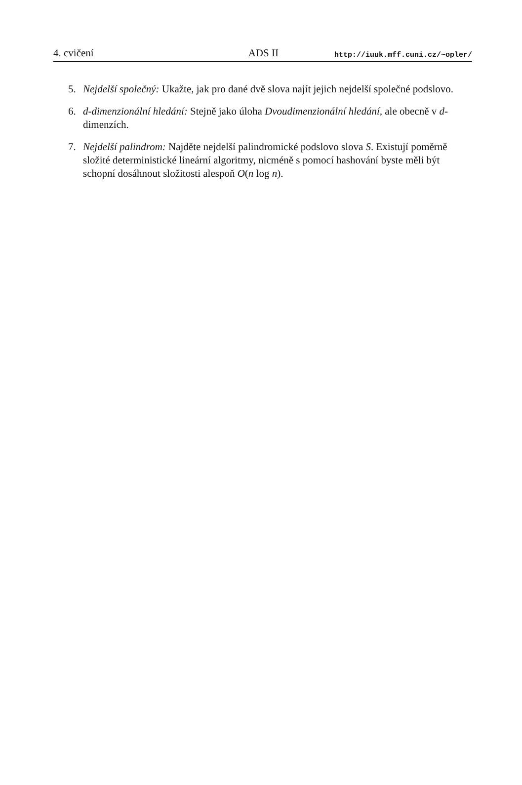4. cvičení ADS II http://iuuk.mff.cuni.cz/~opler/
5. Nejdelší společný: Ukažte, jak pro dané dvě slova najít jejich nejdelší společné podslovo.
6. d-dimenzionální hledání: Stejně jako úloha Dvoudimenzionální hledání, ale obecně v d-dimenzích.
7. Nejdelší palindrom: Najděte nejdelší palindromické podslovo slova S. Existují poměrně složité deterministické lineární algoritmy, nicméně s pomocí hashování byste měli být schopní dosáhnout složitosti alespoň O(n log n).